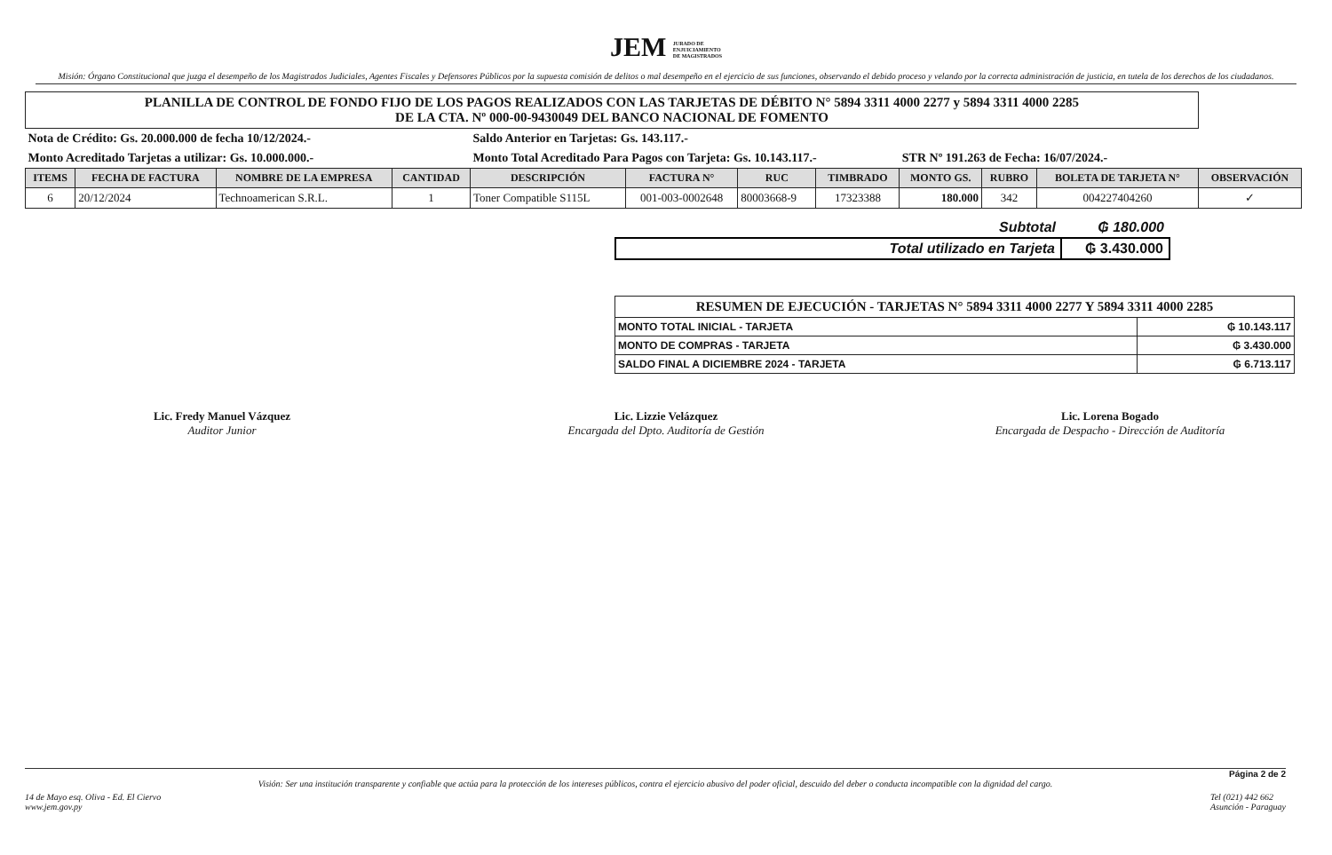JEM JURADO DE
ENJUICIAMIENTO
DE MAGISTRADOS
Misión: Órgano Constitucional que juzga el desempeño de los Magistrados Judiciales, Agentes Fiscales y Defensores Públicos por la supuesta comisión de delitos o mal desempeño en el ejercicio de sus funciones, observando el debido proceso y velando por la correcta administración de justicia, en tutela de los derechos de los ciudadanos.
| PLANILLA DE CONTROL DE FONDO FIJO DE LOS PAGOS REALIZADOS CON LAS TARJETAS DE DÉBITO N° 5894 3311 4000 2277 y 5894 3311 4000 2285 DE LA CTA. Nº 000-00-9430049 DEL BANCO NACIONAL DE FOMENTO | | | | | | | | | | | |
| Nota de Crédito: Gs. 20.000.000 de fecha 10/12/2024.- | | | | Saldo Anterior en Tarjetas: Gs. 143.117.- | | | | | | | |
| Monto Acreditado Tarjetas a utilizar: Gs. 10.000.000.- | | | | Monto Total Acreditado Para Pagos con Tarjeta: Gs. 10.143.117.- | | | | STR Nº 191.263 de Fecha: 16/07/2024.- | | | |
| ITEMS | FECHA DE FACTURA | NOMBRE DE LA EMPRESA | CANTIDAD | DESCRIPCIÓN | FACTURA N° | RUC | TIMBRADO | MONTO GS. | RUBRO | BOLETA DE TARJETA N° | OBSERVACIÓN |
| 6 | 20/12/2024 | Technoamerican S.R.L. | 1 | Toner Compatible S115L | 001-003-0002648 | 80003668-9 | 17323388 | 180.000 | 342 | 004227404260 | ✓ |
| Subtotal | ₲ 180.000 |
| Total utilizado en Tarjeta | ₲ 3.430.000 |
| RESUMEN DE EJECUCIÓN - TARJETAS N° 5894 3311 4000 2277 Y 5894 3311 4000 2285 | |
| MONTO TOTAL INICIAL - TARJETA | ₲ 10.143.117 |
| MONTO DE COMPRAS - TARJETA | ₲ 3.430.000 |
| SALDO FINAL A DICIEMBRE 2024 - TARJETA | ₲ 6.713.117 |
Lic. Fredy Manuel Vázquez
Auditor Junior
Lic. Lizzie Velázquez
Encargada del Dpto. Auditoría de Gestión
Lic. Lorena Bogado
Encargada de Despacho - Dirección de Auditoría
Página 2 de 2
Visión: Ser una institución transparente y confiable que actúa para la protección de los intereses públicos, contra el ejercicio abusivo del poder oficial, descuido del deber o conducta incompatible con la dignidad del cargo.
14 de Mayo esq. Oliva - Ed. El Ciervo
www.jem.gov.py Tel (021) 442 662
Asunción - Paraguay